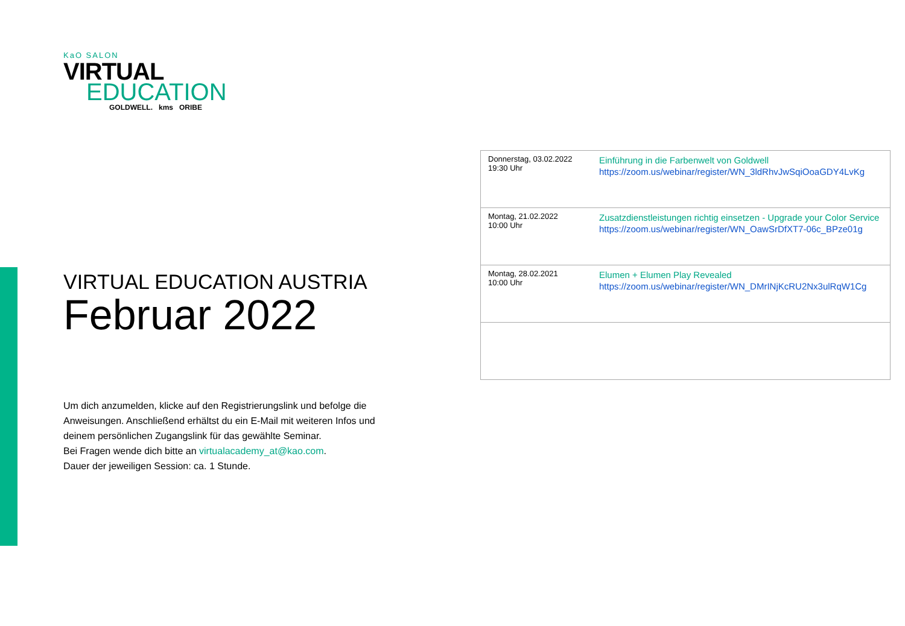KaO SALON
VIRTUAL
EDUCATION
GOLDWELL. kms ORIBE
VIRTUAL EDUCATION AUSTRIA
Februar 2022
| Donnerstag, 03.02.2022 19:30 Uhr | Einführung in die Farbenwelt von Goldwell https://zoom.us/webinar/register/WN_3ldRhvJwSqiOoaGDY4LvKg |
| Montag, 21.02.2022 10:00 Uhr | Zusatzdienstleistungen richtig einsetzen - Upgrade your Color Service https://zoom.us/webinar/register/WN_OawSrDfXT7-06c_BPze01g |
| Montag, 28.02.2021 10:00 Uhr | Elumen + Elumen Play Revealed https://zoom.us/webinar/register/WN_DMrINjKcRU2Nx3ulRqW1Cg |
Um dich anzumelden, klicke auf den Registrierungslink und befolge die
Anweisungen. Anschließend erhältst du ein E-Mail mit weiteren Infos und
deinem persönlichen Zugangslink für das gewählte Seminar.
Bei Fragen wende dich bitte an virtualacademy_at@kao.com.
Dauer der jeweiligen Session: ca. 1 Stunde.